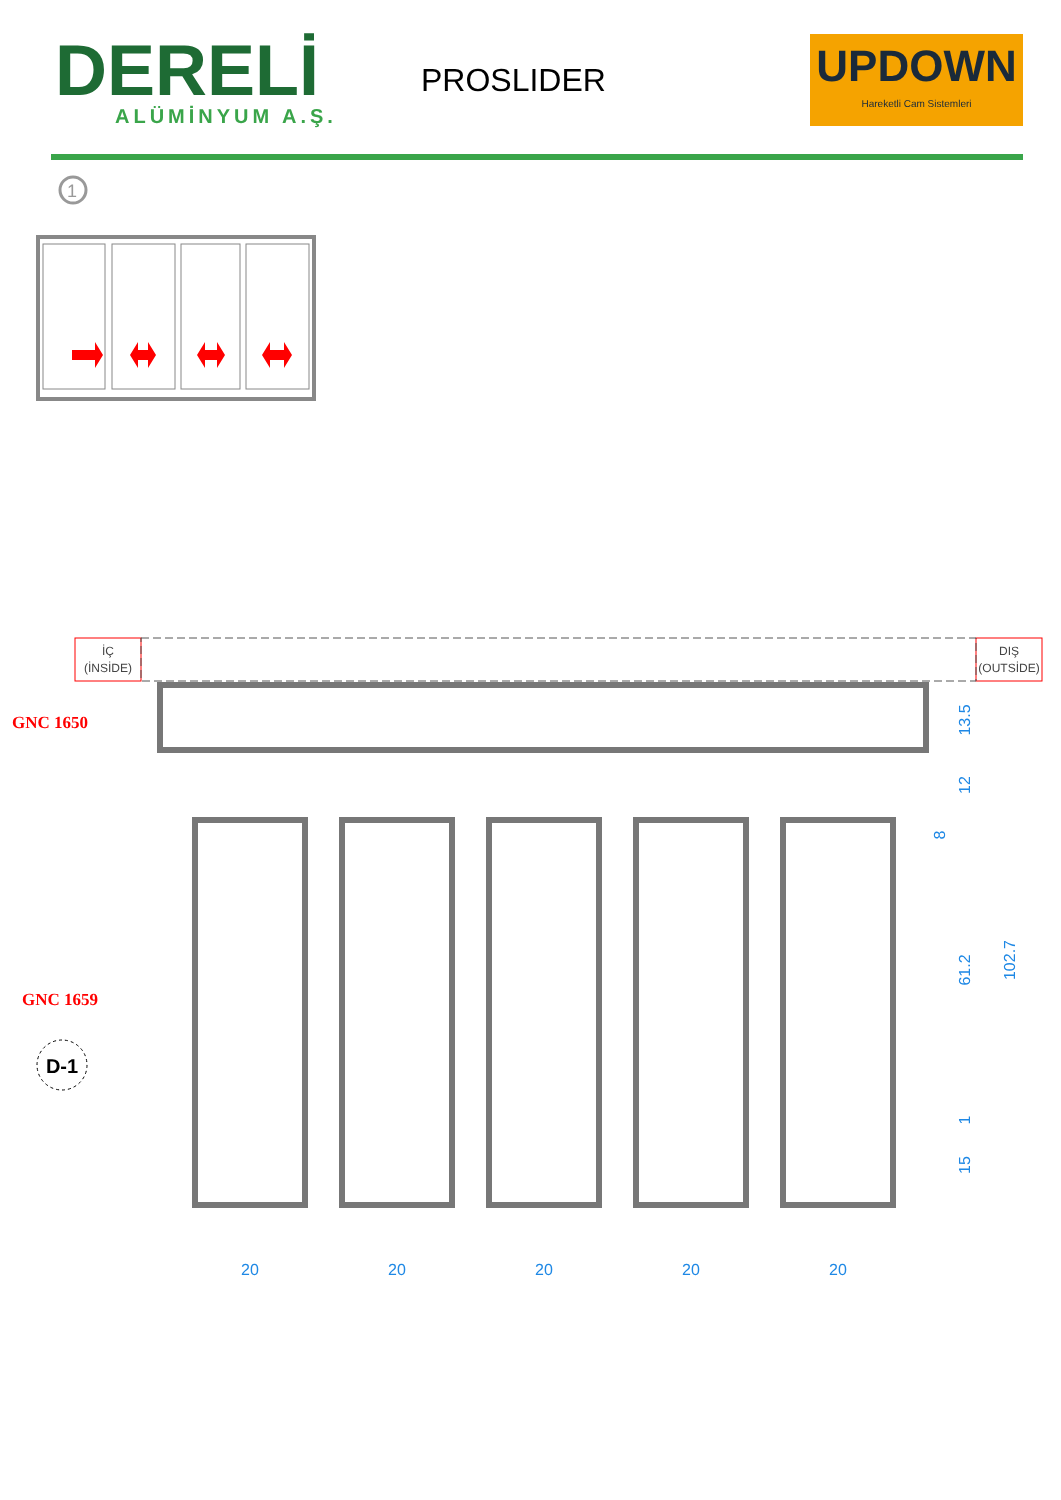DERELİ
ALÜMİNYUM A.Ş.
PROSLIDER
UPDOWN
Hareketli Cam Sistemleri
1
İÇ
(İNSİDE)
DIŞ
(OUTSİDE)
GNC 1650
GNC 1659
D-1
20
20
20
20
20
13.5
12
8
61.2
1
15
102.7